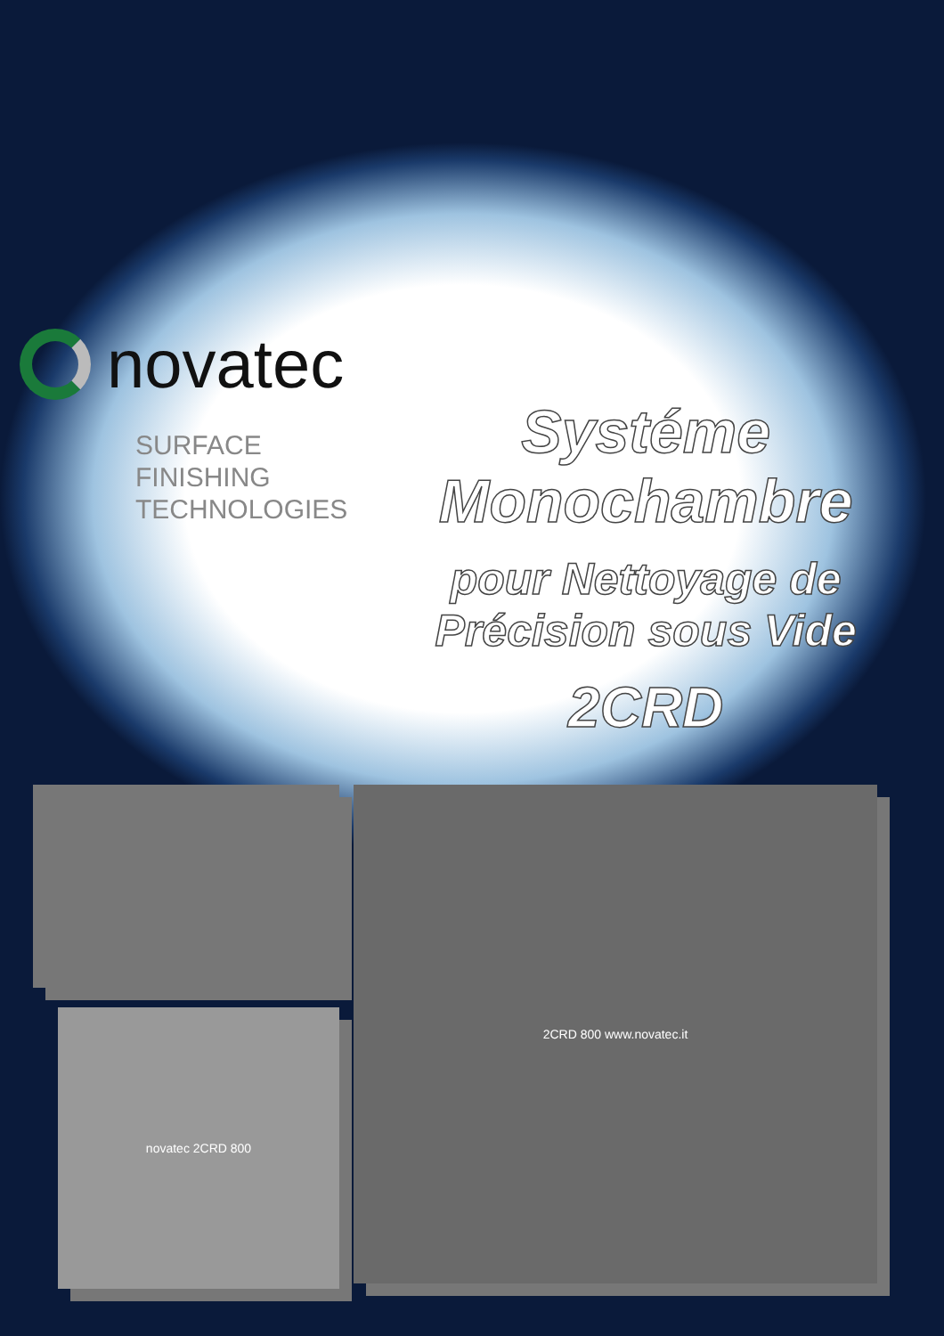novatec
SURFACE
FINISHING
TECHNOLOGIES
Systéme Monochambre
pour Nettoyage de Précision sous Vide
2CRD
novatec 2CRD 800
2CRD 800 www.novatec.it